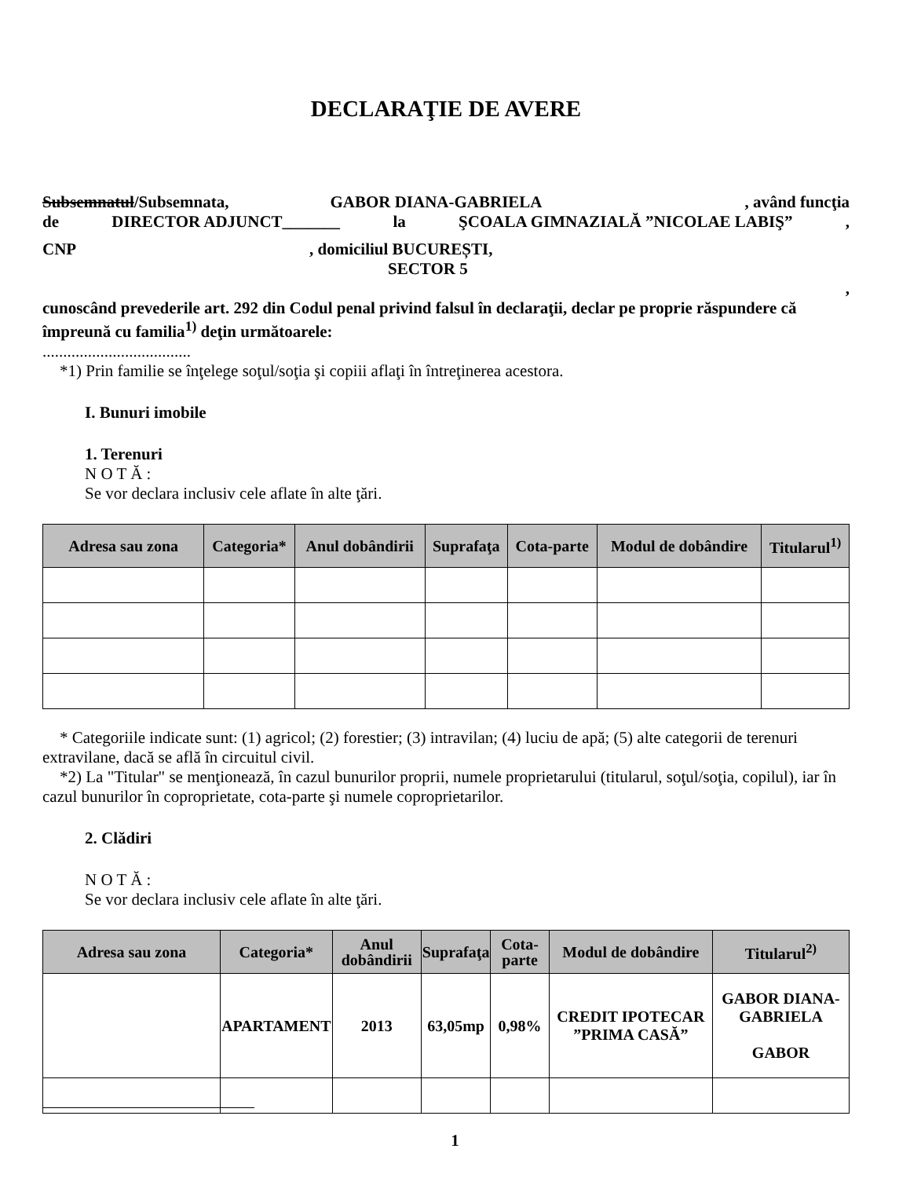DECLARAŢIE DE AVERE
Subsemnatul/Subsemnata, GABOR DIANA-GABRIELA , având funcţia
de DIRECTOR ADJUNCT_______ la ŞCOALA GIMNAZIALĂ ”NICOLAE LABIŞ”,
CNP, domiciliul BUCUREȘTI,
SECTOR 5
,
cunoscând prevederile art. 292 din Codul penal privind falsul în declaraţii, declar pe proprie răspundere că împreună cu familia<sup>1)</sup> deţin următoarele:
....................................
*1) Prin familie se înţelege soţul/soţia şi copiii aflaţi în întreţinerea acestora.
I. Bunuri imobile
1. Terenuri
N O T Ă :
Se vor declara inclusiv cele aflate în alte ţări.
| Adresa sau zona | Categoria* | Anul dobândirii | Suprafaţa | Cota-parte | Modul de dobândire | Titularul<sup>1)</sup> |
| --- | --- | --- | --- | --- | --- | --- |
* Categoriile indicate sunt: (1) agricol; (2) forestier; (3) intravilan; (4) luciu de apă; (5) alte categorii de terenuri extravilane, dacă se află în circuitul civil.
*2) La "Titular" se menţionează, în cazul bunurilor proprii, numele proprietarului (titularul, soţul/soţia, copilul), iar în cazul bunurilor în coproprietate, cota-parte şi numele coproprietarilor.
2. Clădiri
N O T Ă :
Se vor declara inclusiv cele aflate în alte ţări.
| Adresa sau zona | Categoria* | Anul dobândirii | Suprafaţa | Cota-parte | Modul de dobândire | Titularul<sup>2)</sup> |
| --- | --- | --- | --- | --- | --- | --- |
| | APARTAMENT | 2013 | 63,05mp | 0,98% | CREDIT IPOTECAR ”PRIMA CASĂ” | GABOR DIANA-GABRIELA GABOR |
1